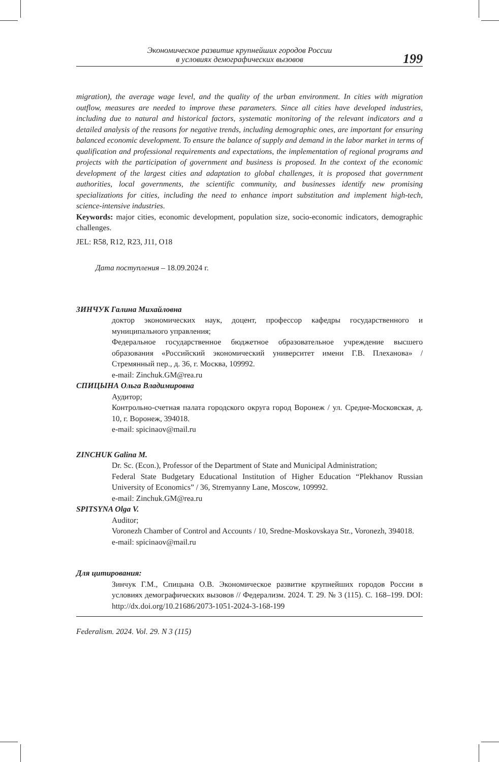Экономическое развитие крупнейших городов России
в условиях демографических вызовов
199
migration), the average wage level, and the quality of the urban environment. In cities with migration outflow, measures are needed to improve these parameters. Since all cities have developed industries, including due to natural and historical factors, systematic monitoring of the relevant indicators and a detailed analysis of the reasons for negative trends, including demographic ones, are important for ensuring balanced economic development. To ensure the balance of supply and demand in the labor market in terms of qualification and professional requirements and expectations, the implementation of regional programs and projects with the participation of government and business is proposed. In the context of the economic development of the largest cities and adaptation to global challenges, it is proposed that government authorities, local governments, the scientific community, and businesses identify new promising specializations for cities, including the need to enhance import substitution and implement high-tech, science-intensive industries.
Keywords: major cities, economic development, population size, socio-economic indicators, demographic challenges.
JEL: R58, R12, R23, J11, O18
Дата поступления – 18.09.2024 г.
ЗИНЧУК Галина Михайловна
доктор экономических наук, доцент, профессор кафедры государственного и муниципального управления;
Федеральное государственное бюджетное образовательное учреждение высшего образования «Российский экономический университет имени Г.В. Плеханова» / Стремянный пер., д. 36, г. Москва, 109992.
e-mail: Zinchuk.GM@rea.ru
СПИЦЫНА Ольга Владимировна
Аудитор;
Контрольно-счетная палата городского округа город Воронеж / ул. Средне-Московская, д. 10, г. Воронеж, 394018.
e-mail: spicinaov@mail.ru
ZINCHUK Galina M.
Dr. Sc. (Econ.), Professor of the Department of State and Municipal Administration;
Federal State Budgetary Educational Institution of Higher Education “Plekhanov Russian University of Economics” / 36, Stremyanny Lane, Moscow, 109992.
e-mail: Zinchuk.GM@rea.ru
SPITSYNA Olga V.
Auditor;
Voronezh Chamber of Control and Accounts / 10, Sredne-Moskovskaya Str., Voronezh, 394018.
e-mail: spicinaov@mail.ru
Для цитирования:
Зинчук Г.М., Спицына О.В. Экономическое развитие крупнейших городов России в условиях демографических вызовов // Федерализм. 2024. Т. 29. № 3 (115). С. 168–199. DOI: http://dx.doi.org/10.21686/2073-1051-2024-3-168-199
Federalism. 2024. Vol. 29. N 3 (115)